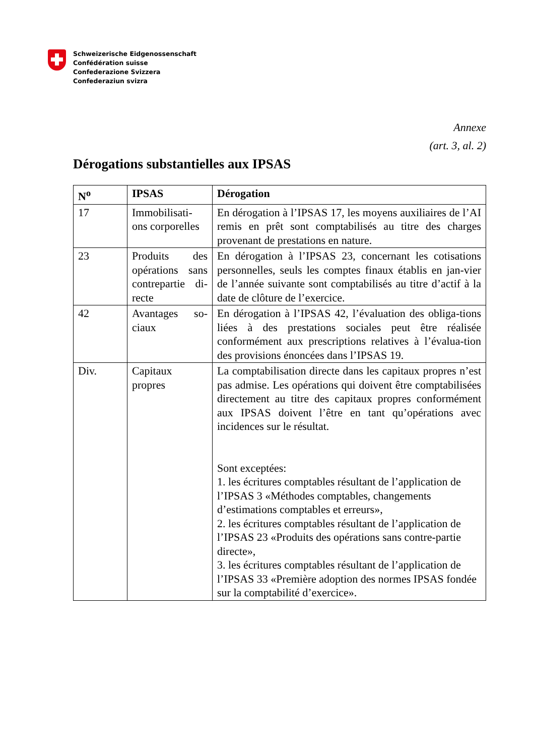Schweizerische Eidgenossenschaft
Confédération suisse
Confederazione Svizzera
Confederaziun svizra
Annexe
(art. 3, al. 2)
Dérogations substantielles aux IPSAS
| N<sup>o</sup> | IPSAS | Dérogation |
| --- | --- | --- |
| 17 | Immobilisati-ons corporelles | En dérogation à l’IPSAS 17, les moyens auxiliaires de l’AI remis en prêt sont comptabilisés au titre des charges provenant de prestations en nature. |
| 23 | Produits des opérations sans contrepartie di-recte | En dérogation à l’IPSAS 23, concernant les cotisations personnelles, seuls les comptes finaux établis en jan-vier de l’année suivante sont comptabilisés au titre d’actif à la date de clôture de l’exercice. |
| 42 | Avantages so-ciaux | En dérogation à l’IPSAS 42, l’évaluation des obliga-tions liées à des prestations sociales peut être réalisée conformément aux prescriptions relatives à l’évalua-tion des provisions énoncées dans l’IPSAS 19. |
| Div. | Capitaux propres | La comptabilisation directe dans les capitaux propres n’est pas admise. Les opérations qui doivent être comptabilisées directement au titre des capitaux propres conformément aux IPSAS doivent l’être en tant qu’opérations avec incidences sur le résultat. Sont exceptées: 1. les écritures comptables résultant de l’application de l’IPSAS 3 «Méthodes comptables, changements d’estimations comptables et erreurs», 2. les écritures comptables résultant de l’application de l’IPSAS 23 «Produits des opérations sans contre-partie directe», 3. les écritures comptables résultant de l’application de l’IPSAS 33 «Première adoption des normes IPSAS fondée sur la comptabilité d’exercice». |